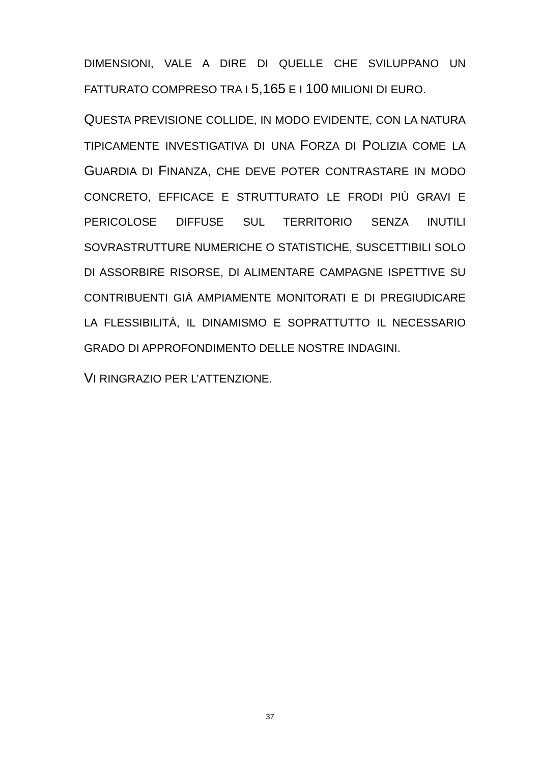DIMENSIONI, VALE A DIRE DI QUELLE CHE SVILUPPANO UN FATTURATO COMPRESO TRA I 5,165 E I 100 MILIONI DI EURO.
QUESTA PREVISIONE COLLIDE, IN MODO EVIDENTE, CON LA NATURA TIPICAMENTE INVESTIGATIVA DI UNA FORZA DI POLIZIA COME LA GUARDIA DI FINANZA, CHE DEVE POTER CONTRASTARE IN MODO CONCRETO, EFFICACE E STRUTTURATO LE FRODI PIÙ GRAVI E PERICOLOSE DIFFUSE SUL TERRITORIO SENZA INUTILI SOVRASTRUTTURE NUMERICHE O STATISTICHE, SUSCETTIBILI SOLO DI ASSORBIRE RISORSE, DI ALIMENTARE CAMPAGNE ISPETTIVE SU CONTRIBUENTI GIÀ AMPIAMENTE MONITORATI E DI PREGIUDICARE LA FLESSIBILITÀ, IL DINAMISMO E SOPRATTUTTO IL NECESSARIO GRADO DI APPROFONDIMENTO DELLE NOSTRE INDAGINI.
VI RINGRAZIO PER L’ATTENZIONE.
37